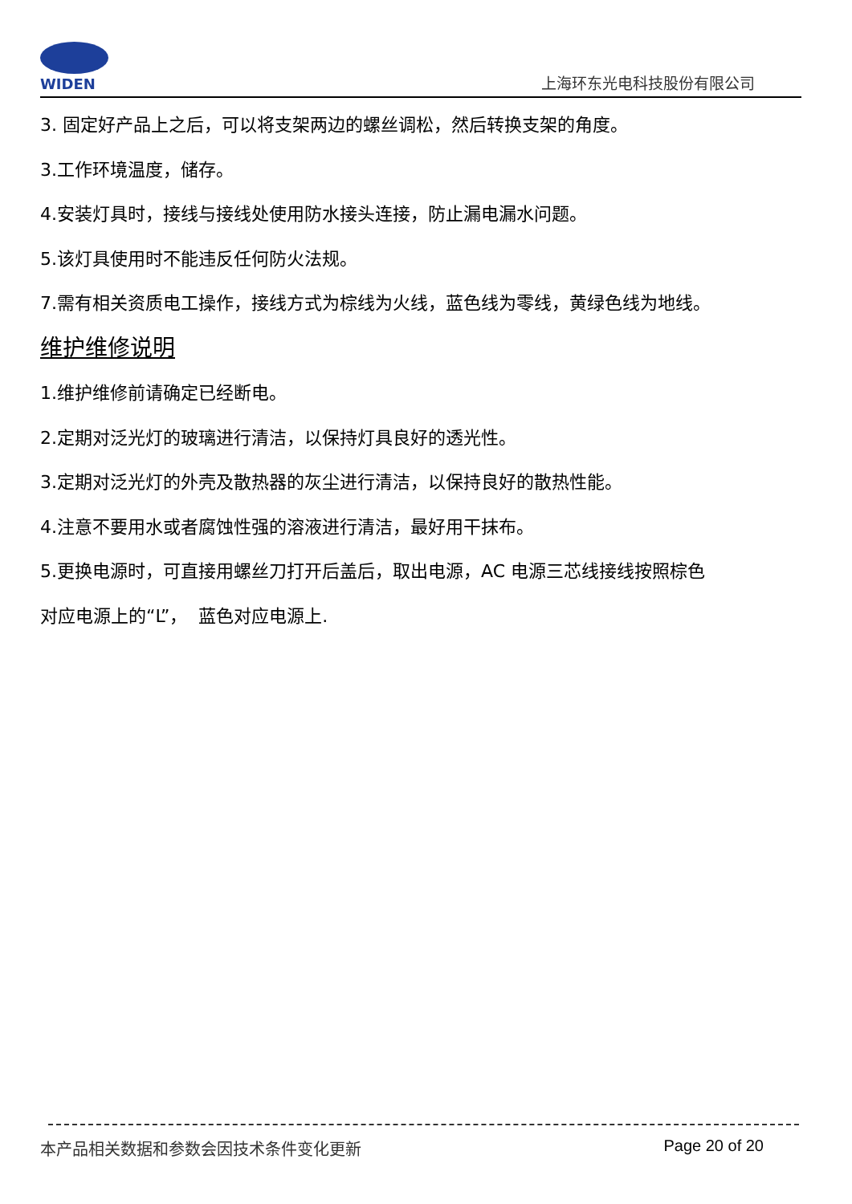WIDEN
上海环东光电科技股份有限公司
3. 固定好产品上之后，可以将支架两边的螺丝调松，然后转换支架的角度。
3.工作环境温度，储存。
4.安装灯具时，接线与接线处使用防水接头连接，防止漏电漏水问题。
5.该灯具使用时不能违反任何防火法规。
7.需有相关资质电工操作，接线方式为棕线为火线，蓝色线为零线，黄绿色线为地线。
维护维修说明
1.维护维修前请确定已经断电。
2.定期对泛光灯的玻璃进行清洁，以保持灯具良好的透光性。
3.定期对泛光灯的外壳及散热器的灰尘进行清洁，以保持良好的散热性能。
4.注意不要用水或者腐蚀性强的溶液进行清洁，最好用干抹布。
5.更换电源时，可直接用螺丝刀打开后盖后，取出电源，AC 电源三芯线接线按照棕色
对应电源上的“L”， 蓝色对应电源上.
本产品相关数据和参数会因技术条件变化更新 Page 20 of 20